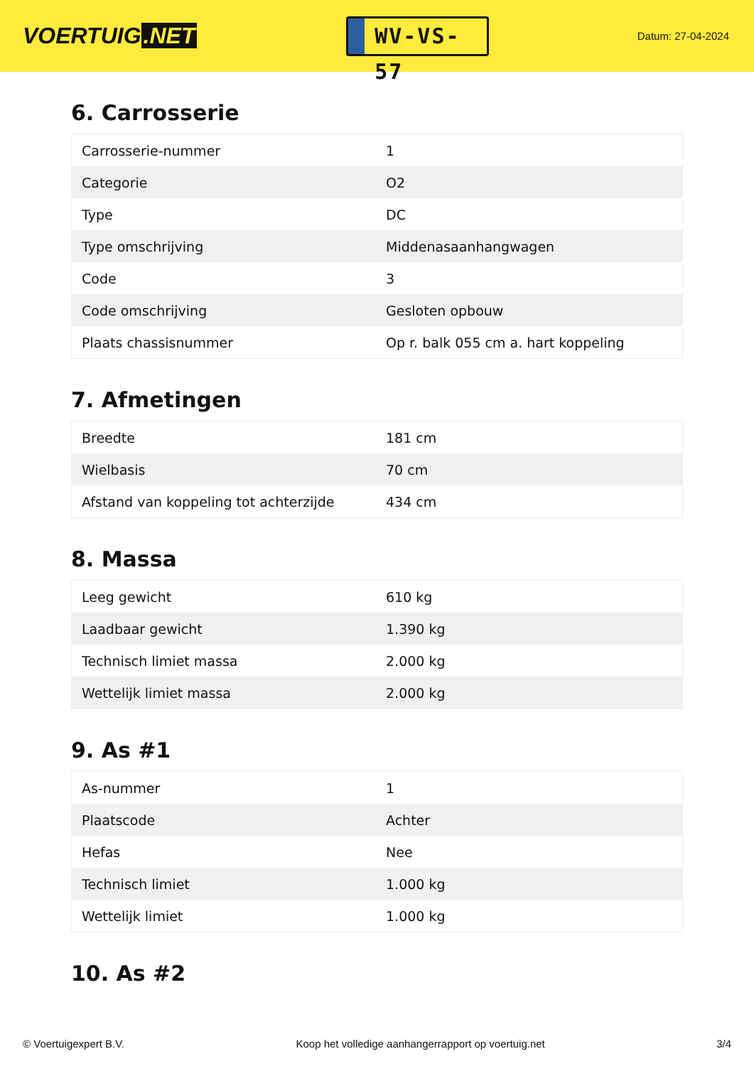VOERTUIG.NET
WV-VS-57
Datum: 27-04-2024
6. Carrosserie
| Carrosserie-nummer | 1 |
| Categorie | O2 |
| Type | DC |
| Type omschrijving | Middenasaanhangwagen |
| Code | 3 |
| Code omschrijving | Gesloten opbouw |
| Plaats chassisnummer | Op r. balk 055 cm a. hart koppeling |
7. Afmetingen
| Breedte | 181 cm |
| Wielbasis | 70 cm |
| Afstand van koppeling tot achterzijde | 434 cm |
8. Massa
| Leeg gewicht | 610 kg |
| Laadbaar gewicht | 1.390 kg |
| Technisch limiet massa | 2.000 kg |
| Wettelijk limiet massa | 2.000 kg |
9. As #1
| As-nummer | 1 |
| Plaatscode | Achter |
| Hefas | Nee |
| Technisch limiet | 1.000 kg |
| Wettelijk limiet | 1.000 kg |
10. As #2
© Voertuigexpert B.V. Koop het volledige aanhangerrapport op voertuig.net 3/4